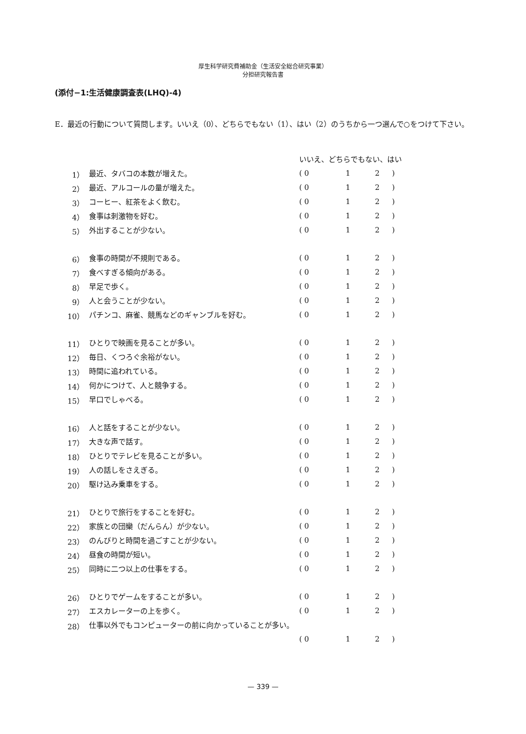厚生科学研究費補助金（生活安全総合研究事業）
分担研究報告書
(添付−1:生活健康調査表(LHQ)-4)
E．最近の行動について質問します。いいえ（0）、どちらでもない（1）、はい（2）のうちから一つ選んで○をつけて下さい。
| | | いいえ、どちらでもない、はい | | | |
| --- | --- | --- | --- | --- | --- |
| 1） | 最近、タバコの本数が増えた。 | ( 0 | 1 | 2 | ) |
| 2） | 最近、アルコールの量が増えた。 | ( 0 | 1 | 2 | ) |
| 3） | コーヒー、紅茶をよく飲む。 | ( 0 | 1 | 2 | ) |
| 4） | 食事は刺激物を好む。 | ( 0 | 1 | 2 | ) |
| 5） | 外出することが少ない。 | ( 0 | 1 | 2 | ) |
| 6） | 食事の時間が不規則である。 | ( 0 | 1 | 2 | ) |
| 7） | 食べすぎる傾向がある。 | ( 0 | 1 | 2 | ) |
| 8） | 早足で歩く。 | ( 0 | 1 | 2 | ) |
| 9） | 人と会うことが少ない。 | ( 0 | 1 | 2 | ) |
| 10） | パチンコ、麻雀、競馬などのギャンブルを好む。 | ( 0 | 1 | 2 | ) |
| 11） | ひとりで映画を見ることが多い。 | ( 0 | 1 | 2 | ) |
| 12） | 毎日、くつろぐ余裕がない。 | ( 0 | 1 | 2 | ) |
| 13） | 時間に追われている。 | ( 0 | 1 | 2 | ) |
| 14） | 何かにつけて、人と競争する。 | ( 0 | 1 | 2 | ) |
| 15） | 早口でしゃべる。 | ( 0 | 1 | 2 | ) |
| 16） | 人と話をすることが少ない。 | ( 0 | 1 | 2 | ) |
| 17） | 大きな声で話す。 | ( 0 | 1 | 2 | ) |
| 18） | ひとりでテレビを見ることが多い。 | ( 0 | 1 | 2 | ) |
| 19） | 人の話しをさえぎる。 | ( 0 | 1 | 2 | ) |
| 20） | 駆け込み乗車をする。 | ( 0 | 1 | 2 | ) |
| 21） | ひとりで旅行をすることを好む。 | ( 0 | 1 | 2 | ) |
| 22） | 家族との団欒（だんらん）が少ない。 | ( 0 | 1 | 2 | ) |
| 23） | のんびりと時間を過ごすことが少ない。 | ( 0 | 1 | 2 | ) |
| 24） | 昼食の時間が短い。 | ( 0 | 1 | 2 | ) |
| 25） | 同時に二つ以上の仕事をする。 | ( 0 | 1 | 2 | ) |
| 26） | ひとりでゲームをすることが多い。 | ( 0 | 1 | 2 | ) |
| 27） | エスカレーターの上を歩く。 | ( 0 | 1 | 2 | ) |
| 28） | 仕事以外でもコンピューターの前に向かっていることが多い。 | | | | |
| | | ( 0 | 1 | 2 | ) |
— 339 —